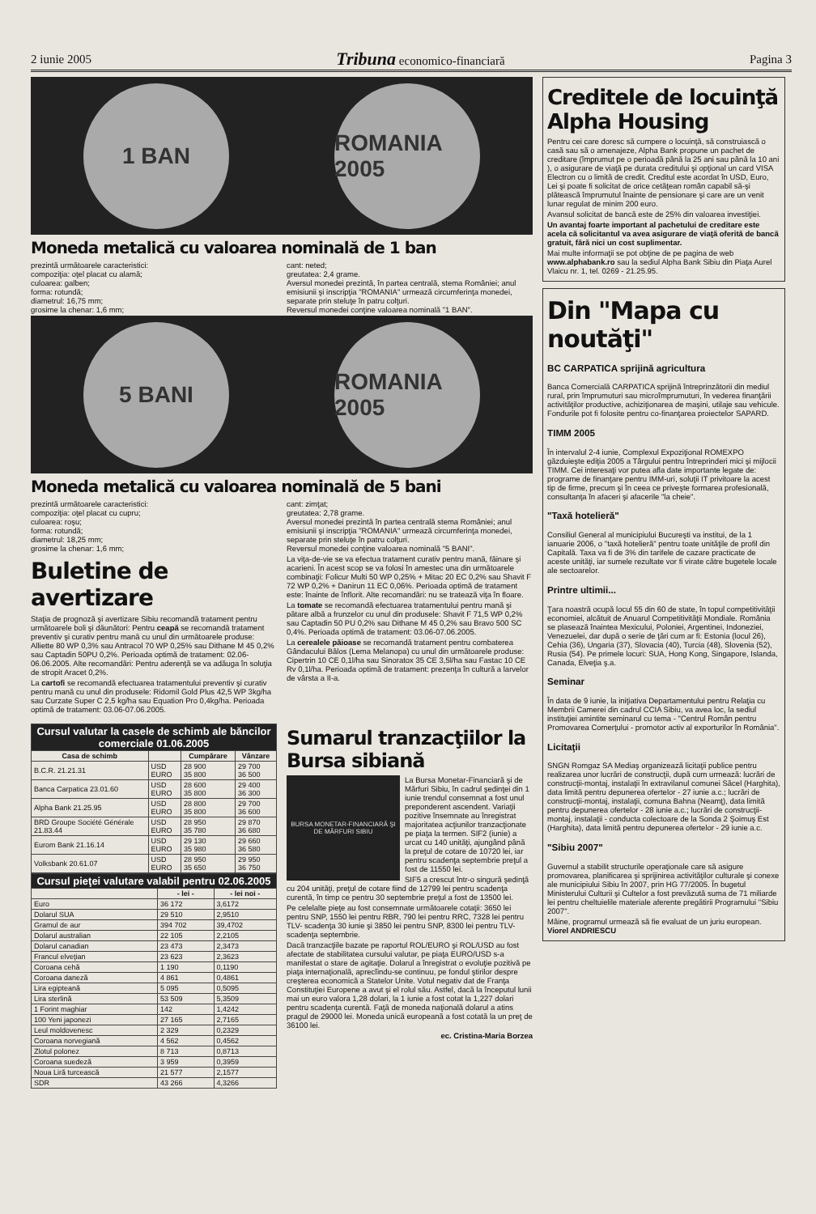2 iunie 2005 Tribuna economico-financiară Pagina 3
1 BAN
ROMANIA 2005
Moneda metalică cu valoarea nominală de 1 ban
prezintă următoarele caracteristici:
compoziţia: oţel placat cu alamă;
culoarea: galben;
forma: rotundă;
diametrul: 16,75 mm;
grosime la chenar: 1,6 mm;
cant: neted;
greutatea: 2,4 grame.
Aversul monedei prezintă, în partea centrală, stema României; anul emisiunii şi inscripţia "ROMANIA" urmează circumferinţa monedei, separate prin steluţe în patru colţuri.
Reversul monedei conţine valoarea nominală "1 BAN".
5 BANI
ROMANIA 2005
Moneda metalică cu valoarea nominală de 5 bani
prezintă următoarele caracteristici:
compoziţia: oţel placat cu cupru;
culoarea: roşu;
forma: rotundă;
diametrul: 18,25 mm;
grosime la chenar: 1,6 mm;
cant: zimţat;
greutatea: 2,78 grame.
Aversul monedei prezintă în partea centrală stema României; anul emisiunii şi inscripţia "ROMANIA" urmează circumferinţa monedei, separate prin steluţe în patru colţuri.
Reversul monedei conţine valoarea nominală "5 BANI".
Buletine de avertizare
Staţia de prognoză şi avertizare Sibiu recomandă tratament pentru următoarele boli şi dăunători: Pentru ceapă se recomandă tratament preventiv şi curativ pentru mană cu unul din următoarele produse: Alliette 80 WP 0,3% sau Antracol 70 WP 0,25% sau Dithane M 45 0,2% sau Captadin 50PU 0,2%. Perioada optimă de tratament: 02.06-06.06.2005. Alte recomandări: Pentru aderenţă se va adăuga în soluţia de stropit Aracet 0,2%.
La cartofi se recomandă efectuarea tratamentului preventiv şi curativ pentru mană cu unul din produsele: Ridomil Gold Plus 42,5 WP 3kg/ha sau Curzate Super C 2,5 kg/ha sau Equation Pro 0,4kg/ha. Perioada optimă de tratament: 03.06-07.06.2005.
La viţa-de-vie se va efectua tratament curativ pentru mană, făinare şi acarieni. În acest scop se va folosi în amestec una din următoarele combinaţii: Folicur Multi 50 WP 0,25% + Mitac 20 EC 0,2% sau Shavit F 72 WP 0,2% + Danirun 11 EC 0,06%. Perioada optimă de tratament este: înainte de înflorit. Alte recomandări: nu se tratează viţa în floare.
La tomate se recomandă efectuarea tratamentului pentru mană şi pătare albă a frunzelor cu unul din produsele: Shavit F 71,5 WP 0,2% sau Captadin 50 PU 0,2% sau Dithane M 45 0,2% sau Bravo 500 SC 0,4%. Perioada optimă de tratament: 03.06-07.06.2005.
La cerealele păioase se recomandă tratament pentru combaterea Gândacului Bălos (Lema Melanopa) cu unul din următoarele produse: Cipertrin 10 CE 0,1l/ha sau Sinoratox 35 CE 3,5l/ha sau Fastac 10 CE Rv 0,1l/ha. Perioada optimă de tratament: prezenţa în cultură a larvelor de vârsta a II-a.
| Cursul valutar la casele de schimb ale băncilor comerciale 01.06.2005 | | | |
| --- | --- | --- | --- |
| Casa de schimb | | Cumpărare | Vânzare |
| B.C.R. 21.21.31 | USD EURO | 28 900 35 800 | 29 700 36 500 |
| Banca Carpatica 23.01.60 | USD EURO | 28 600 35 800 | 29 400 36 300 |
| Alpha Bank 21.25.95 | USD EURO | 28 800 35 800 | 29 700 36 600 |
| BRD Groupe Société Générale 21.83.44 | USD EURO | 28 950 35 780 | 29 870 36 680 |
| Eurom Bank 21.16.14 | USD EURO | 29 130 35 980 | 29 660 36 580 |
| Volksbank 20.61.07 | USD EURO | 28 950 35 650 | 29 950 36 750 |
| Cursul pieţei valutare valabil pentru 02.06.2005 | | |
| --- | --- | --- |
| | - lei - | - lei noi - |
| Euro | 36 172 | 3,6172 |
| Dolarul SUA | 29 510 | 2,9510 |
| Gramul de aur | 394 702 | 39,4702 |
| Dolarul australian | 22 105 | 2,2105 |
| Dolarul canadian | 23 473 | 2,3473 |
| Francul elveţian | 23 623 | 2,3623 |
| Coroana cehă | 1 190 | 0,1190 |
| Coroana daneză | 4 861 | 0,4861 |
| Lira egipteană | 5 095 | 0,5095 |
| Lira sterlină | 53 509 | 5,3509 |
| 1 Forint maghiar | 142 | 1,4242 |
| 100 Yeni japonezi | 27 165 | 2,7165 |
| Leul moldovenesc | 2 329 | 0,2329 |
| Coroana norvegiană | 4 562 | 0,4562 |
| Zlotul polonez | 8 713 | 0,8713 |
| Coroana suedeză | 3 959 | 0,3959 |
| Noua Liră turcească | 21 577 | 2,1577 |
| SDR | 43 266 | 4,3266 |
Sumarul tranzacţiilor la Bursa sibiană
BURSA MONETAR-FINANCIARĂ ŞI DE MĂRFURI SIBIU
La Bursa Monetar-Financiară şi de Mărfuri Sibiu, în cadrul şedinţei din 1 iunie trendul consemnat a fost unul preponderent ascendent. Variaţii pozitive însemnate au înregistrat majoritatea acţiunilor tranzacţionate pe piaţa la termen. SIF2 (iunie) a urcat cu 140 unităţi, ajungând până la preţul de cotare de 10720 lei, iar pentru scadenţa septembrie preţul a fost de 11550 lei.
SIF5 a crescut într-o singură şedinţă cu 204 unităţi, preţul de cotare fiind de 12799 lei pentru scadenţa curentă, în timp ce pentru 30 septembrie preţul a fost de 13500 lei.
Pe celelalte pieţe au fost consemnate următoarele cotaţii: 3650 lei pentru SNP, 1550 lei pentru RBR, 790 lei pentru RRC, 7328 lei pentru TLV- scadenţa 30 iunie şi 3850 lei pentru SNP, 8300 lei pentru TLV- scadenţa septembrie.
Dacă tranzacţiile bazate pe raportul ROL/EURO şi ROL/USD au fost afectate de stabilitatea cursului valutar, pe piaţa EURO/USD s-a manifestat o stare de agitaţie. Dolarul a înregistrat o evoluţie pozitivă pe piaţa internaţională, aprecîindu-se continuu, pe fondul ştirilor despre creşterea economică a Statelor Unite. Votul negativ dat de Franţa Constituţiei Europene a avut şi el rolul său. Astfel, dacă la începutul lunii mai un euro valora 1,28 dolari, la 1 iunie a fost cotat la 1,227 dolari pentru scadenţa curentă. Faţă de moneda naţională dolarul a atins pragul de 29000 lei. Moneda unică europeană a fost cotată la un preţ de 36100 lei.
ec. Cristina-Maria Borzea
Creditele de locuinţă Alpha Housing
Pentru cei care doresc să cumpere o locuinţă, să construiască o casă sau să o amenajeze, Alpha Bank propune un pachet de creditare (împrumut pe o perioadă până la 25 ani sau până la 10 ani ), o asigurare de viaţă pe durata creditului şi opţional un card VISA Electron cu o limită de credit. Creditul este acordat în USD, Euro, Lei şi poate fi solicitat de orice cetăţean român capabil să-şi plătească împrumutul înainte de pensionare şi care are un venit lunar regulat de minim 200 euro.
Avansul solicitat de bancă este de 25% din valoarea investiţiei.
Un avantaj foarte important al pachetului de creditare este acela că solicitantul va avea asigurare de viaţă oferită de bancă gratuit, fără nici un cost suplimentar.
Mai multe informaţii se pot obţine de pe pagina de web www.alphabank.ro sau la sediul Alpha Bank Sibiu din Piaţa Aurel Vlaicu nr. 1, tel. 0269 - 21.25.95.
Din "Mapa cu noutăţi"
BC CARPATICA sprijină agricultura
Banca Comercială CARPATICA sprijină întreprinzătorii din mediul rural, prin împrumuturi sau microîmprumuturi, în vederea finanţării activităţilor productive, achiziţionarea de maşini, utilaje sau vehicule. Fondurile pot fi folosite pentru co-finanţarea proiectelor SAPARD.
TIMM 2005
În intervalul 2-4 iunie, Complexul Expoziţional ROMEXPO găzduieşte ediţia 2005 a Târgului pentru întreprinderi mici şi mijlocii TIMM. Cei interesaţi vor putea afla date importante legate de: programe de finanţare pentru IMM-uri, soluţii IT privitoare la acest tip de firme, precum şi în ceea ce priveşte formarea profesională, consultanţa în afaceri şi afacerile "la cheie".
"Taxă hotelieră"
Consiliul General al municipiului Bucureşti va institui, de la 1 ianuarie 2006, o "taxă hotelieră" pentru toate unităţile de profil din Capitală. Taxa va fi de 3% din tarifele de cazare practicate de aceste unităţi, iar sumele rezultate vor fi virate către bugetele locale ale sectoarelor.
Printre ultimii...
Ţara noastră ocupă locul 55 din 60 de state, în topul competitivităţii economiei, alcătuit de Anuarul Competitivităţii Mondiale. România se plasează înaintea Mexicului, Poloniei, Argentinei, Indoneziei, Venezuelei, dar după o serie de ţări cum ar fi: Estonia (locul 26), Cehia (36), Ungaria (37), Slovacia (40), Turcia (48), Slovenia (52), Rusia (54). Pe primele locuri: SUA, Hong Kong, Singapore, Islanda, Canada, Elveţia ş.a.
Seminar
În data de 9 iunie, la iniţiativa Departamentului pentru Relaţia cu Membrii Camerei din cadrul CCIA Sibiu, va avea loc, la sediul instituţiei amintite seminarul cu tema - "Centrul Român pentru Promovarea Comerţului - promotor activ al exporturilor în România".
Licitaţii
SNGN Romgaz SA Mediaş organizează licitaţii publice pentru realizarea unor lucrări de construcţii, după cum urmează: lucrări de construcţii-montaj, instalaţii în extravilanul comunei Săcel (Harghita), data limită pentru depunerea ofertelor - 27 iunie a.c.; lucrări de construcţii-montaj, instalaţii, comuna Bahna (Neamţ), data limită pentru depunerea ofertelor - 28 iunie a.c.; lucrări de construcţii-montaj, instalaţii - conducta colectoare de la Sonda 2 Şoimuş Est (Harghita), data limită pentru depunerea ofertelor - 29 iunie a.c.
"Sibiu 2007"
Guvernul a stabilit structurile operaţionale care să asigure promovarea, planificarea şi sprijinirea activităţilor culturale şi conexe ale municipiului Sibiu în 2007, prin HG 77/2005. În bugetul Ministerului Culturii şi Cultelor a fost prevăzută suma de 71 miliarde lei pentru cheltuielile materiale aferente pregătirii Programului "Sibiu 2007".
Mâine, programul urmează să fie evaluat de un juriu european. Viorel ANDRIESCU